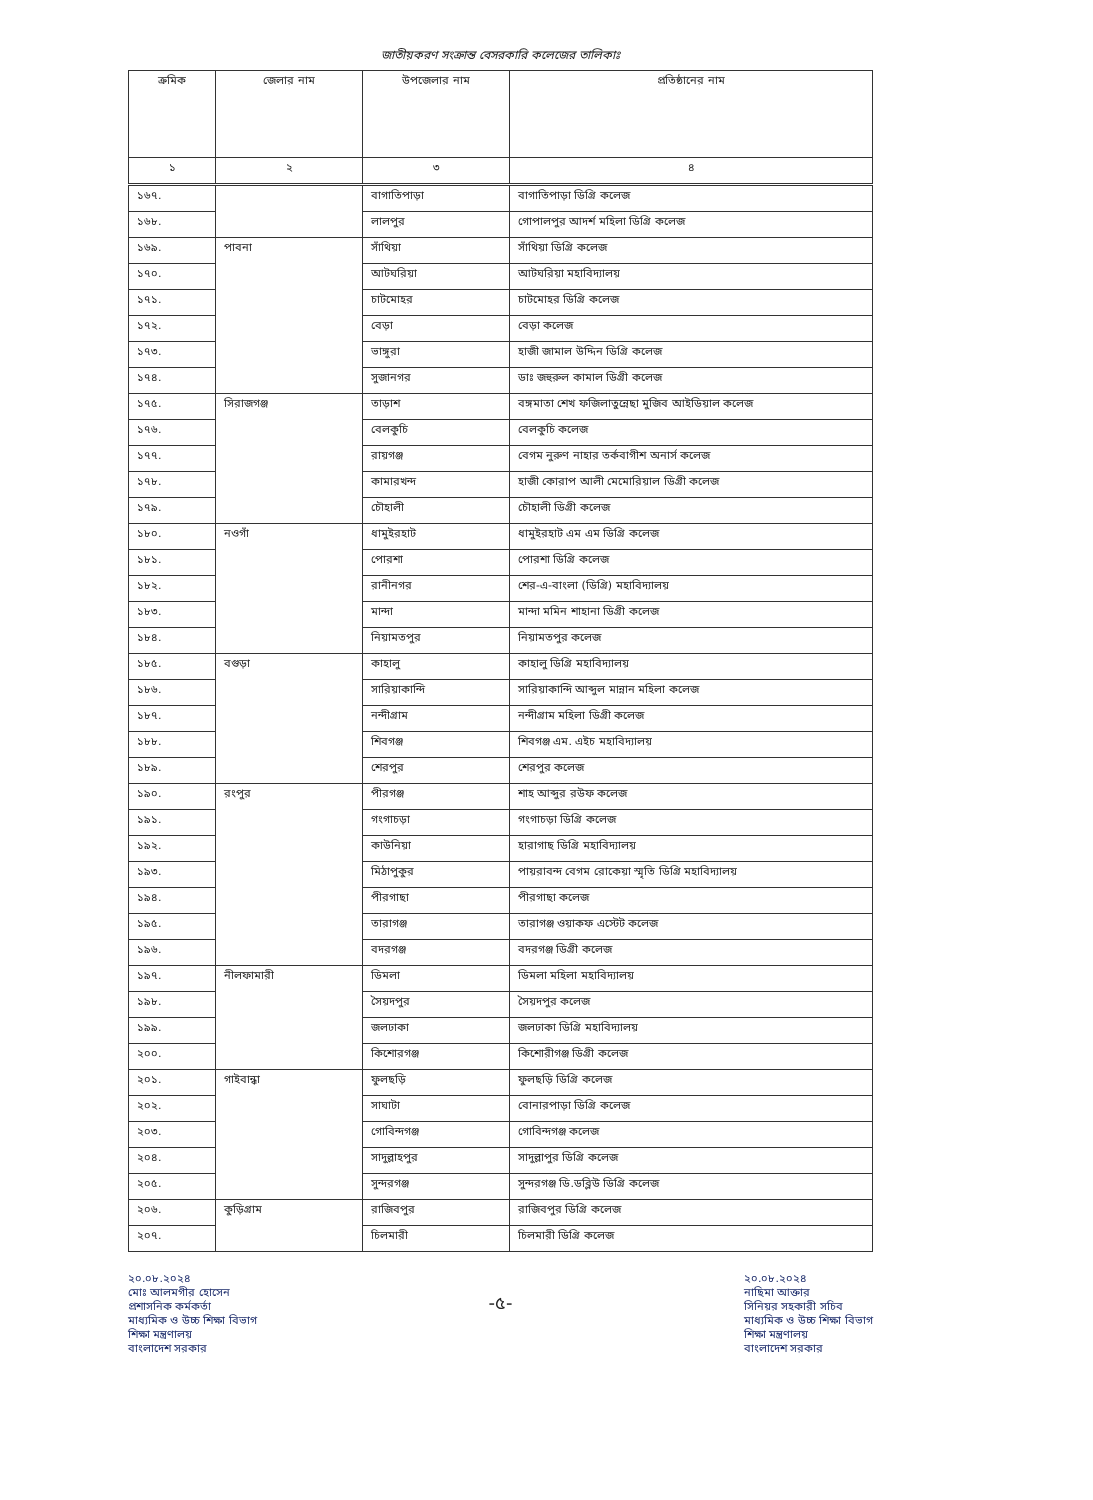জাতীয়করণ সংক্রান্ত বেসরকারি কলেজের তালিকাঃ
| ক্রমিক | জেলার নাম | উপজেলার নাম | প্রতিষ্ঠানের নাম |
| --- | --- | --- | --- |
| ১ | ২ | ৩ | ৪ |
| ১৬৭. | | বাগাতিপাড়া | বাগাতিপাড়া ডিগ্রি কলেজ |
| ১৬৮. | | লালপুর | গোপালপুর আদর্শ মহিলা ডিগ্রি কলেজ |
| ১৬৯. | পাবনা | সাঁথিয়া | সাঁথিয়া ডিগ্রি কলেজ |
| ১৭০. | | আটঘরিয়া | আটঘরিয়া মহাবিদ্যালয় |
| ১৭১. | | চাটমোহর | চাটমোহর ডিগ্রি কলেজ |
| ১৭২. | | বেড়া | বেড়া কলেজ |
| ১৭৩. | | ভাঙ্গুরা | হাজী জামাল উদ্দিন ডিগ্রি কলেজ |
| ১৭৪. | | সুজানগর | ডাঃ জহুরুল কামাল ডিগ্রী কলেজ |
| ১৭৫. | সিরাজগঞ্জ | তাড়াশ | বঙ্গমাতা শেখ ফজিলাতুন্নেছা মুজিব আইডিয়াল কলেজ |
| ১৭৬. | | বেলকুচি | বেলকুচি কলেজ |
| ১৭৭. | | রায়গঞ্জ | বেগম নুরুণ নাহার তর্কবাগীশ অনার্স কলেজ |
| ১৭৮. | | কামারখন্দ | হাজী কোরাপ আলী মেমোরিয়াল ডিগ্রী কলেজ |
| ১৭৯. | | চৌহালী | চৌহালী ডিগ্রী কলেজ |
| ১৮০. | নওগাঁ | ধামুইরহাট | ধামুইরহাট এম এম ডিগ্রি কলেজ |
| ১৮১. | | পোরশা | পোরশা ডিগ্রি কলেজ |
| ১৮২. | | রানীনগর | শের-এ-বাংলা (ডিগ্রি) মহাবিদ্যালয় |
| ১৮৩. | | মান্দা | মান্দা মমিন শাহানা ডিগ্রী কলেজ |
| ১৮৪. | | নিয়ামতপুর | নিয়ামতপুর কলেজ |
| ১৮৫. | বগুড়া | কাহালু | কাহালু ডিগ্রি মহাবিদ্যালয় |
| ১৮৬. | | সারিয়াকান্দি | সারিয়াকান্দি আব্দুল মান্নান মহিলা কলেজ |
| ১৮৭. | | নন্দীগ্রাম | নন্দীগ্রাম মহিলা ডিগ্রী কলেজ |
| ১৮৮. | | শিবগঞ্জ | শিবগঞ্জ এম. এইচ মহাবিদ্যালয় |
| ১৮৯. | | শেরপুর | শেরপুর কলেজ |
| ১৯০. | রংপুর | পীরগঞ্জ | শাহ আব্দুর রউফ কলেজ |
| ১৯১. | | গংগাচড়া | গংগাচড়া ডিগ্রি কলেজ |
| ১৯২. | | কাউনিয়া | হারাগাছ ডিগ্রি মহাবিদ্যালয় |
| ১৯৩. | | মিঠাপুকুর | পায়রাবন্দ বেগম রোকেয়া স্মৃতি ডিগ্রি মহাবিদ্যালয় |
| ১৯৪. | | পীরগাছা | পীরগাছা কলেজ |
| ১৯৫. | | তারাগঞ্জ | তারাগঞ্জ ওয়াকফ এস্টেট কলেজ |
| ১৯৬. | | বদরগঞ্জ | বদরগঞ্জ ডিগ্রী কলেজ |
| ১৯৭. | নীলফামারী | ডিমলা | ডিমলা মহিলা মহাবিদ্যালয় |
| ১৯৮. | | সৈয়দপুর | সৈয়দপুর কলেজ |
| ১৯৯. | | জলঢাকা | জলঢাকা ডিগ্রি মহাবিদ্যালয় |
| ২০০. | | কিশোরগঞ্জ | কিশোরীগঞ্জ ডিগ্রী কলেজ |
| ২০১. | গাইবান্ধা | ফুলছড়ি | ফুলছড়ি ডিগ্রি কলেজ |
| ২০২. | | সাঘাটা | বোনারপাড়া ডিগ্রি কলেজ |
| ২০৩. | | গোবিন্দগঞ্জ | গোবিন্দগঞ্জ কলেজ |
| ২০৪. | | সাদুল্লাহপুর | সাদুল্লাপুর ডিগ্রি কলেজ |
| ২০৫. | | সুন্দরগঞ্জ | সুন্দরগঞ্জ ডি.ডব্লিউ ডিগ্রি কলেজ |
| ২০৬. | কুড়িগ্রাম | রাজিবপুর | রাজিবপুর ডিগ্রি কলেজ |
| ২০৭. | | চিলমারী | চিলমারী ডিগ্রি কলেজ |
২০.০৮.২০২৪
মোঃ আলমগীর হোসেন
প্রশাসনিক কর্মকর্তা
মাধ্যমিক ও উচ্চ শিক্ষা বিভাগ
শিক্ষা মন্ত্রণালয়
বাংলাদেশ সরকার
-৫-
২০.০৮.২০২৪
নাছিমা আক্তার
সিনিয়র সহকারী সচিব
মাধ্যমিক ও উচ্চ শিক্ষা বিভাগ
শিক্ষা মন্ত্রণালয়
বাংলাদেশ সরকার